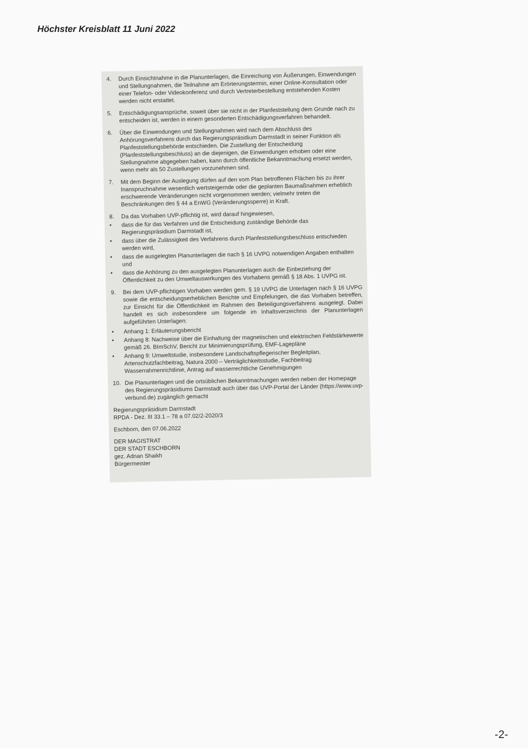Höchster Kreisblatt 11 Juni 2022
4. Durch Einsichtnahme in die Planunterlagen, die Einreichung von Äußerungen, Einwendungen und Stellungnahmen, die Teilnahme am Erörterungstermin, einer Online-Konsultation oder einer Telefon- oder Videokonferenz und durch Vertreterbestellung entstehenden Kosten werden nicht erstattet.
5. Entschädigungsansprüche, soweit über sie nicht in der Planfeststellung dem Grunde nach zu entscheiden ist, werden in einem gesonderten Entschädigungsverfahren behandelt.
6. Über die Einwendungen und Stellungnahmen wird nach dem Abschluss des Anhörungsverfahrens durch das Regierungspräsidium Darmstadt in seiner Funktion als Planfeststellungsbehörde entschieden. Die Zustellung der Entscheidung (Planfeststellungsbeschluss) an die diejenigen, die Einwendungen erhoben oder eine Stellungnahme abgegeben haben, kann durch öffentliche Bekanntmachung ersetzt werden, wenn mehr als 50 Zustellungen vorzunehmen sind.
7. Mit dem Beginn der Auslegung dürfen auf den vom Plan betroffenen Flächen bis zu ihrer Inanspruchnahme wesentlich wertsteigernde oder die geplanten Baumaßnahmen erheblich erschwerende Veränderungen nicht vorgenommen werden; vielmehr treten die Beschränkungen des § 44 a EnWG (Veränderungssperre) in Kraft.
8. Da das Vorhaben UVP-pflichtig ist, wird darauf hingewiesen,
• dass die für das Verfahren und die Entscheidung zuständige Behörde das Regierungspräsidium Darmstadt ist,
• dass über die Zulässigkeit des Verfahrens durch Planfeststellungsbeschluss entschieden werden wird,
• dass die ausgelegten Planunterlagen die nach § 16 UVPG notwendigen Angaben enthalten und
• dass die Anhörung zu den ausgelegten Planunterlagen auch die Einbeziehung der Öffentlichkeit zu den Umweltauswirkungen des Vorhabens gemäß § 18 Abs. 1 UVPG ist.
9. Bei dem UVP-pflichtigen Vorhaben werden gem. § 19 UVPG die Unterlagen nach § 16 UVPG sowie die entscheidungserheblichen Berichte und Empfelungen, die das Vorhaben betreffen, zur Einsicht für die Öffentlichkeit im Rahmen des Beteiligungsverfahrens ausgelegt. Dabei handelt es sich insbesondere um folgende im Inhaltsverzeichnis der Planunterlagen aufgeführten Unterlagen:
• Anhang 1: Erläuterungsbericht
• Anhang 8: Nachweise über die Einhaltung der magnetischen und elektrischen Feldstärkewerte gemäß 26. BImSchV, Bericht zur Minimierungsprüfung, EMF-Lagepläne
• Anhang 9: Umweltstudie, insbesondere Landschaftspflegerischer Begleitplan, Artenschutzfachbeitrag, Natura 2000 – Verträglichkeitsstudie, Fachbeitrag Wasserrahmenrichtlinie, Antrag auf wasserrechtliche Genehmigungen
10. Die Planunterlagen und die ortsüblichen Bekanntmachungen werden neben der Homepage des Regierungspräsidiums Darmstadt auch über das UVP-Portal der Länder (https://www.uvp-verbund.de) zugänglich gemacht
Regierungspräsidium Darmstadt
RPDA - Dez. III 33.1 – 78 a 07.02/2-2020/3
Eschborn, den 07.06.2022
DER MAGISTRAT
DER STADT ESCHBORN
gez. Adnan Shaikh
Bürgermeister
-2-